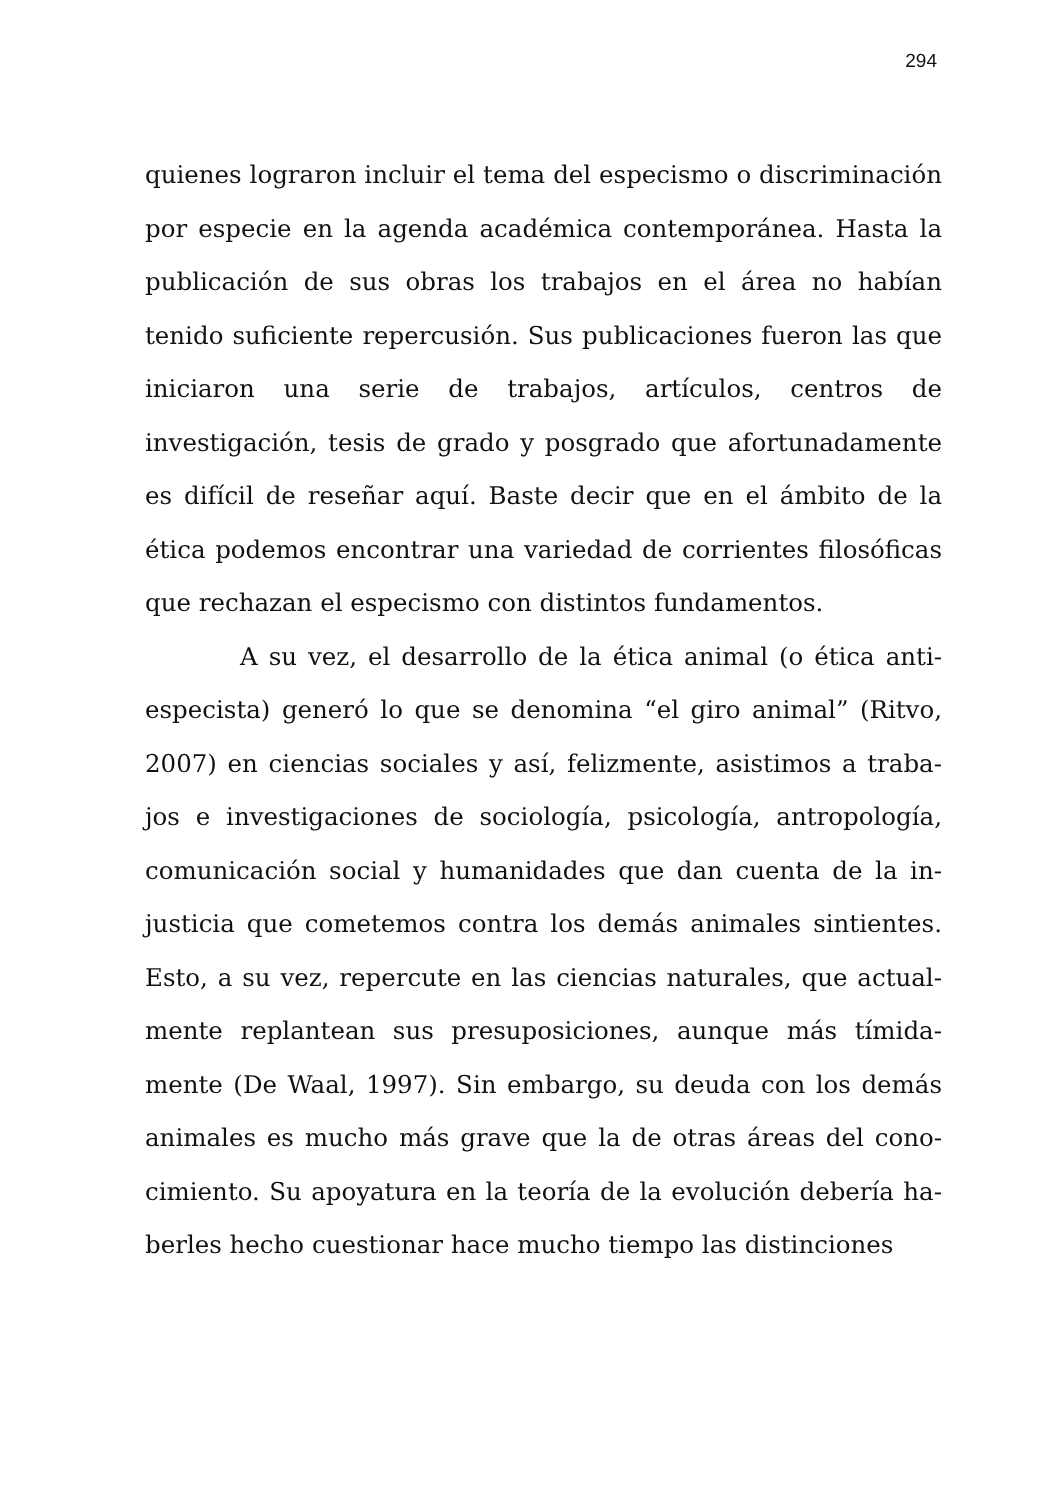294
quienes lograron incluir el tema del especismo o discrimina­ción por especie en la agenda académica contemporánea. Hasta la publicación de sus obras los trabajos en el área no habían tenido suficiente repercusión. Sus publicaciones fue­ron las que iniciaron una serie de trabajos, artículos, centros de investigación, tesis de grado y posgrado que afortu­nadamente es difícil de reseñar aquí. Baste decir que en el ám­bito de la ética podemos encontrar una variedad de corrientes filosóficas que rechazan el especismo con distintos funda­mentos.
A su vez, el desarrollo de la ética animal (o ética anti­especista) generó lo que se denomina “el giro animal” (Ritvo, 2007) en ciencias sociales y así, felizmente, asistimos a traba­jos e investigaciones de sociología, psicología, antropología, comunicación social y humanidades que dan cuenta de la in­justicia que cometemos contra los demás animales sintientes. Esto, a su vez, repercute en las ciencias naturales, que actual­mente replantean sus presuposiciones, aunque más tímida­mente (De Waal, 1997). Sin embargo, su deuda con los demás animales es mucho más grave que la de otras áreas del cono­cimiento. Su apoyatura en la teoría de la evolución debería ha­berles hecho cuestionar hace mucho tiempo las distinciones